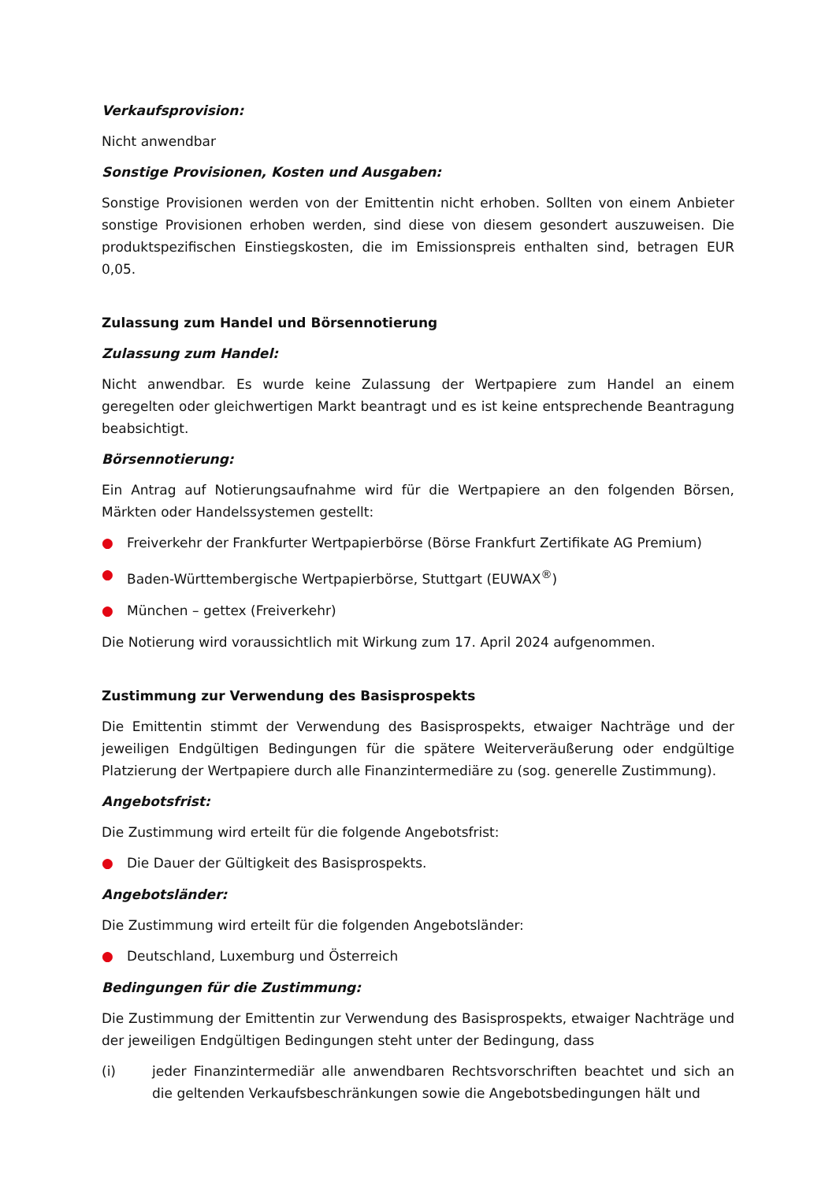Verkaufsprovision:
Nicht anwendbar
Sonstige Provisionen, Kosten und Ausgaben:
Sonstige Provisionen werden von der Emittentin nicht erhoben. Sollten von einem Anbieter sonstige Provisionen erhoben werden, sind diese von diesem gesondert auszuweisen. Die produktspezifischen Einstiegskosten, die im Emissionspreis enthalten sind, betragen EUR 0,05.
Zulassung zum Handel und Börsennotierung
Zulassung zum Handel:
Nicht anwendbar. Es wurde keine Zulassung der Wertpapiere zum Handel an einem geregelten oder gleichwertigen Markt beantragt und es ist keine entsprechende Beantragung beabsichtigt.
Börsennotierung:
Ein Antrag auf Notierungsaufnahme wird für die Wertpapiere an den folgenden Börsen, Märkten oder Handelssystemen gestellt:
● Freiverkehr der Frankfurter Wertpapierbörse (Börse Frankfurt Zertifikate AG Premium)
● Baden-Württembergische Wertpapierbörse, Stuttgart (EUWAX<sup>®</sup>)
● München – gettex (Freiverkehr)
Die Notierung wird voraussichtlich mit Wirkung zum 17. April 2024 aufgenommen.
Zustimmung zur Verwendung des Basisprospekts
Die Emittentin stimmt der Verwendung des Basisprospekts, etwaiger Nachträge und der jeweiligen Endgültigen Bedingungen für die spätere Weiterveräußerung oder endgültige Platzierung der Wertpapiere durch alle Finanzintermediäre zu (sog. generelle Zustimmung).
Angebotsfrist:
Die Zustimmung wird erteilt für die folgende Angebotsfrist:
● Die Dauer der Gültigkeit des Basisprospekts.
Angebotsländer:
Die Zustimmung wird erteilt für die folgenden Angebotsländer:
● Deutschland, Luxemburg und Österreich
Bedingungen für die Zustimmung:
Die Zustimmung der Emittentin zur Verwendung des Basisprospekts, etwaiger Nachträge und der jeweiligen Endgültigen Bedingungen steht unter der Bedingung, dass
(i) jeder Finanzintermediär alle anwendbaren Rechtsvorschriften beachtet und sich an die geltenden Verkaufsbeschränkungen sowie die Angebotsbedingungen hält und